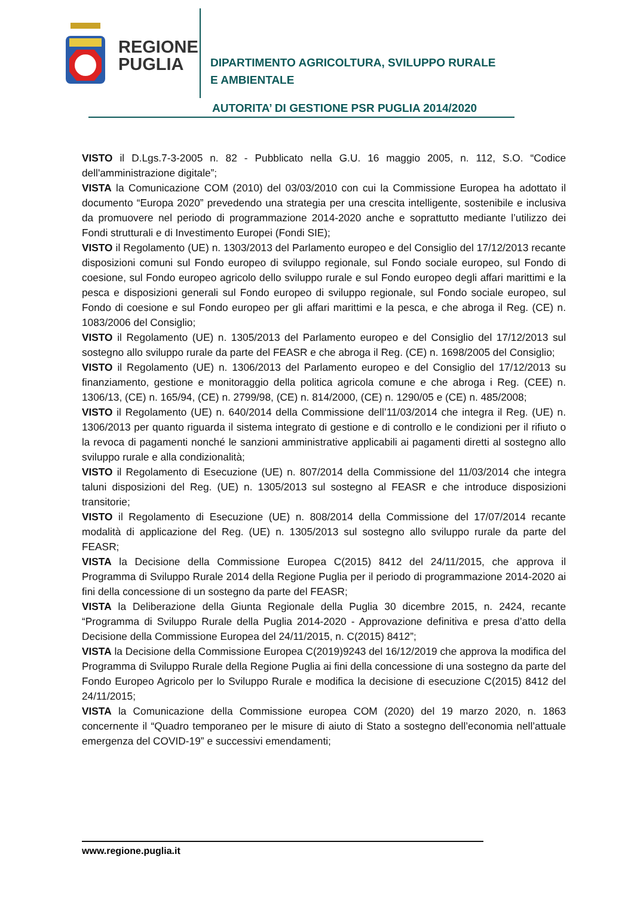REGIONE PUGLIA
DIPARTIMENTO AGRICOLTURA, SVILUPPO RURALE
E AMBIENTALE
AUTORITA’ DI GESTIONE PSR PUGLIA 2014/2020
VISTO il D.Lgs.7-3-2005 n. 82 - Pubblicato nella G.U. 16 maggio 2005, n. 112, S.O. “Codice dell'amministrazione digitale”;
VISTA la Comunicazione COM (2010) del 03/03/2010 con cui la Commissione Europea ha adottato il documento “Europa 2020” prevedendo una strategia per una crescita intelligente, sostenibile e inclusiva da promuovere nel periodo di programmazione 2014-2020 anche e soprattutto mediante l’utilizzo dei Fondi strutturali e di Investimento Europei (Fondi SIE);
VISTO il Regolamento (UE) n. 1303/2013 del Parlamento europeo e del Consiglio del 17/12/2013 recante disposizioni comuni sul Fondo europeo di sviluppo regionale, sul Fondo sociale europeo, sul Fondo di coesione, sul Fondo europeo agricolo dello sviluppo rurale e sul Fondo europeo degli affari marittimi e la pesca e disposizioni generali sul Fondo europeo di sviluppo regionale, sul Fondo sociale europeo, sul Fondo di coesione e sul Fondo europeo per gli affari marittimi e la pesca, e che abroga il Reg. (CE) n. 1083/2006 del Consiglio;
VISTO il Regolamento (UE) n. 1305/2013 del Parlamento europeo e del Consiglio del 17/12/2013 sul sostegno allo sviluppo rurale da parte del FEASR e che abroga il Reg. (CE) n. 1698/2005 del Consiglio;
VISTO il Regolamento (UE) n. 1306/2013 del Parlamento europeo e del Consiglio del 17/12/2013 su finanziamento, gestione e monitoraggio della politica agricola comune e che abroga i Reg. (CEE) n. 1306/13, (CE) n. 165/94, (CE) n. 2799/98, (CE) n. 814/2000, (CE) n. 1290/05 e (CE) n. 485/2008;
VISTO il Regolamento (UE) n. 640/2014 della Commissione dell’11/03/2014 che integra il Reg. (UE) n. 1306/2013 per quanto riguarda il sistema integrato di gestione e di controllo e le condizioni per il rifiuto o la revoca di pagamenti nonché le sanzioni amministrative applicabili ai pagamenti diretti al sostegno allo sviluppo rurale e alla condizionalità;
VISTO il Regolamento di Esecuzione (UE) n. 807/2014 della Commissione del 11/03/2014 che integra taluni disposizioni del Reg. (UE) n. 1305/2013 sul sostegno al FEASR e che introduce disposizioni transitorie;
VISTO il Regolamento di Esecuzione (UE) n. 808/2014 della Commissione del 17/07/2014 recante modalità di applicazione del Reg. (UE) n. 1305/2013 sul sostegno allo sviluppo rurale da parte del FEASR;
VISTA la Decisione della Commissione Europea C(2015) 8412 del 24/11/2015, che approva il Programma di Sviluppo Rurale 2014 della Regione Puglia per il periodo di programmazione 2014-2020 ai fini della concessione di un sostegno da parte del FEASR;
VISTA la Deliberazione della Giunta Regionale della Puglia 30 dicembre 2015, n. 2424, recante “Programma di Sviluppo Rurale della Puglia 2014-2020 - Approvazione definitiva e presa d’atto della Decisione della Commissione Europea del 24/11/2015, n. C(2015) 8412”;
VISTA la Decisione della Commissione Europea C(2019)9243 del 16/12/2019 che approva la modifica del Programma di Sviluppo Rurale della Regione Puglia ai fini della concessione di una sostegno da parte del Fondo Europeo Agricolo per lo Sviluppo Rurale e modifica la decisione di esecuzione C(2015) 8412 del 24/11/2015;
VISTA la Comunicazione della Commissione europea COM (2020) del 19 marzo 2020, n. 1863 concernente il “Quadro temporaneo per le misure di aiuto di Stato a sostegno dell’economia nell’attuale emergenza del COVID-19” e successivi emendamenti;
www.regione.puglia.it